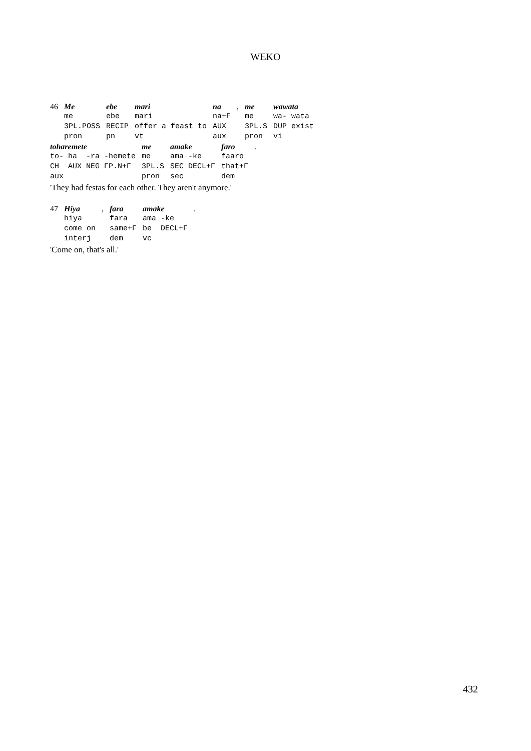WEKO
| 46 | Me | ebe | mari | na | , | me | wawata |
| | me | ebe | mari | na+F | | me | wa- wata |
| | 3PL.POSS | RECIP | offer a feast to | AUX | | 3PL.S | DUP exist |
| | pron | pn | vt | aux | | pron | vi |
| toharemete | me | amake | faro | . |
| to- ha -ra -hemete | me | ama -ke | faaro | |
| CH AUX NEG FP.N+F | 3PL.S | SEC DECL+F | that+F | |
| aux | pron | sec | dem | |
'They had festas for each other. They aren't anymore.'
| 47 | Hiya | , | fara | amake | . |
| | hiya | | fara | ama -ke | |
| | come on | | same+F | be DECL+F | |
| | interj | | dem | vc | |
'Come on, that's all.'
432